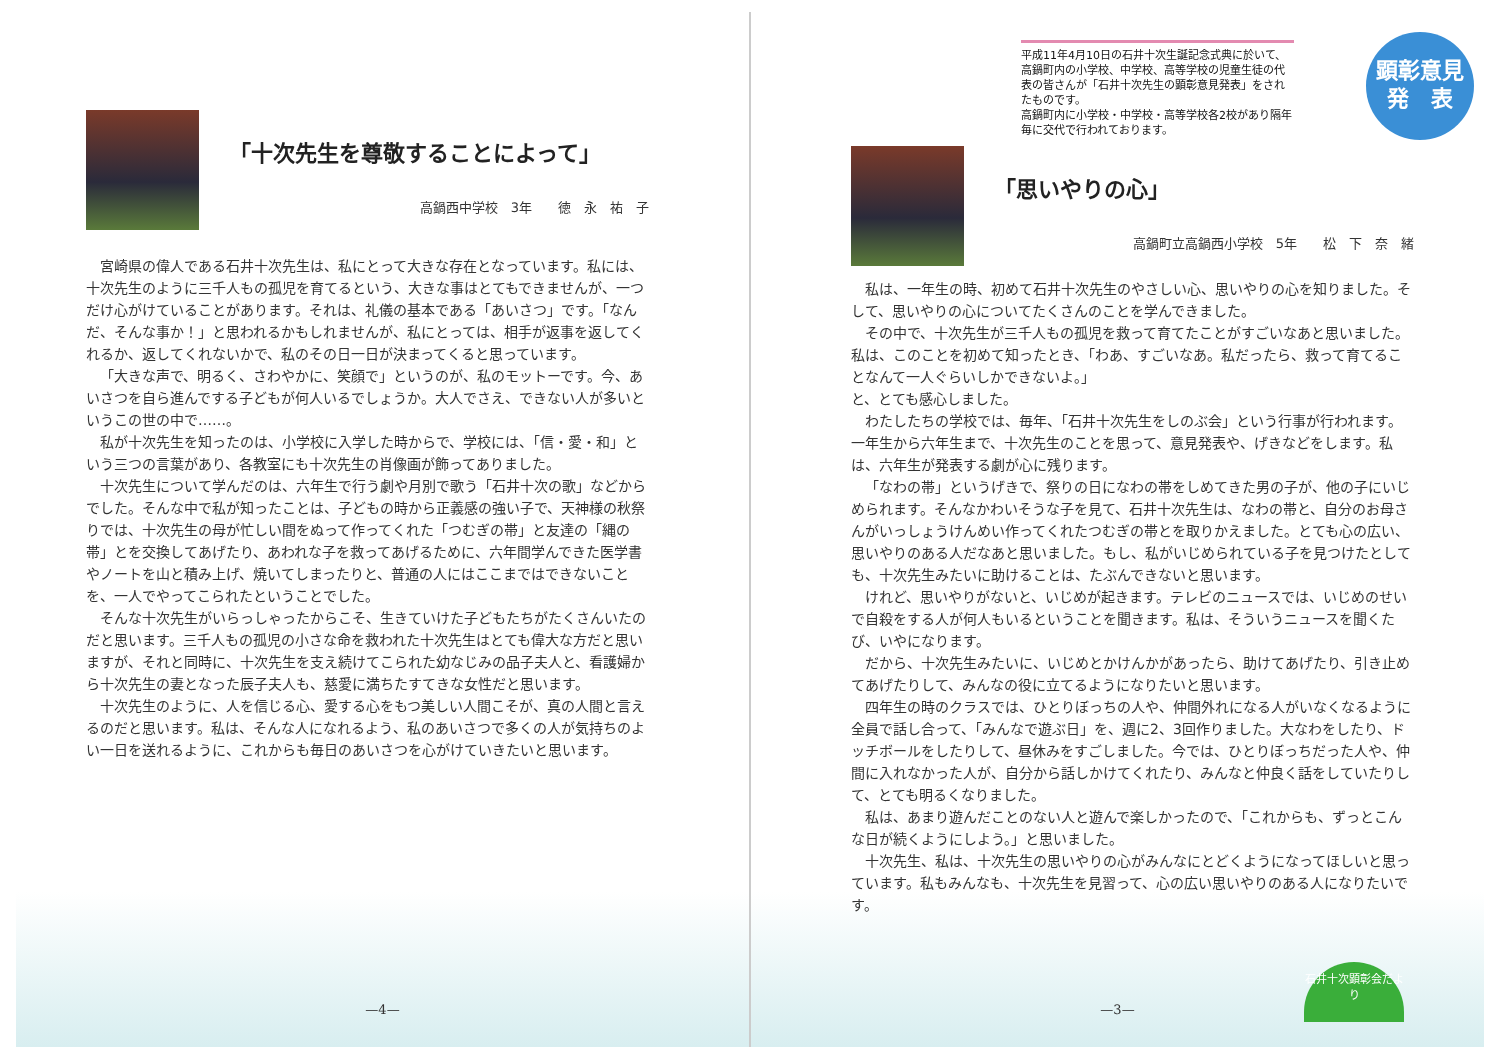「十次先生を尊敬することによって」
高鍋西中学校　3年　　徳　永　祐　子
宮崎県の偉人である石井十次先生は、私にとって大きな存在となっています。私には、十次先生のように三千人もの孤児を育てるという、大きな事はとてもできませんが、一つだけ心がけていることがあります。それは、礼儀の基本である「あいさつ」です。「なんだ、そんな事か！」と思われるかもしれませんが、私にとっては、相手が返事を返してくれるか、返してくれないかで、私のその日一日が決まってくると思っています。
「大きな声で、明るく、さわやかに、笑顔で」というのが、私のモットーです。今、あいさつを自ら進んでする子どもが何人いるでしょうか。大人でさえ、できない人が多いというこの世の中で……。
私が十次先生を知ったのは、小学校に入学した時からで、学校には、「信・愛・和」という三つの言葉があり、各教室にも十次先生の肖像画が飾ってありました。
十次先生について学んだのは、六年生で行う劇や月別で歌う「石井十次の歌」などからでした。そんな中で私が知ったことは、子どもの時から正義感の強い子で、天神様の秋祭りでは、十次先生の母が忙しい間をぬって作ってくれた「つむぎの帯」と友達の「縄の帯」とを交換してあげたり、あわれな子を救ってあげるために、六年間学んできた医学書やノートを山と積み上げ、焼いてしまったりと、普通の人にはここまではできないことを、一人でやってこられたということでした。
そんな十次先生がいらっしゃったからこそ、生きていけた子どもたちがたくさんいたのだと思います。三千人もの孤児の小さな命を救われた十次先生はとても偉大な方だと思いますが、それと同時に、十次先生を支え続けてこられた幼なじみの品子夫人と、看護婦から十次先生の妻となった辰子夫人も、慈愛に満ちたすてきな女性だと思います。
十次先生のように、人を信じる心、愛する心をもつ美しい人間こそが、真の人間と言えるのだと思います。私は、そんな人になれるよう、私のあいさつで多くの人が気持ちのよい一日を送れるように、これからも毎日のあいさつを心がけていきたいと思います。
—4—
平成11年4月10日の石井十次生誕記念式典に於いて、高鍋町内の小学校、中学校、高等学校の児童生徒の代表の皆さんが「石井十次先生の顕彰意見発表」をされたものです。
高鍋町内に小学校・中学校・高等学校各2校があり隔年毎に交代で行われております。
顕彰意見
発　表
「思いやりの心」
高鍋町立高鍋西小学校　5年　　松　下　奈　緒
私は、一年生の時、初めて石井十次先生のやさしい心、思いやりの心を知りました。そして、思いやりの心についてたくさんのことを学んできました。
その中で、十次先生が三千人もの孤児を救って育てたことがすごいなあと思いました。私は、このことを初めて知ったとき、「わあ、すごいなあ。私だったら、救って育てることなんて一人ぐらいしかできないよ。」
と、とても感心しました。
わたしたちの学校では、毎年、「石井十次先生をしのぶ会」という行事が行われます。一年生から六年生まで、十次先生のことを思って、意見発表や、げきなどをします。私は、六年生が発表する劇が心に残ります。
「なわの帯」というげきで、祭りの日になわの帯をしめてきた男の子が、他の子にいじめられます。そんなかわいそうな子を見て、石井十次先生は、なわの帯と、自分のお母さんがいっしょうけんめい作ってくれたつむぎの帯とを取りかえました。とても心の広い、思いやりのある人だなあと思いました。もし、私がいじめられている子を見つけたとしても、十次先生みたいに助けることは、たぶんできないと思います。
けれど、思いやりがないと、いじめが起きます。テレビのニュースでは、いじめのせいで自殺をする人が何人もいるということを聞きます。私は、そういうニュースを聞くたび、いやになります。
だから、十次先生みたいに、いじめとかけんかがあったら、助けてあげたり、引き止めてあげたりして、みんなの役に立てるようになりたいと思います。
四年生の時のクラスでは、ひとりぼっちの人や、仲間外れになる人がいなくなるように全員で話し合って、「みんなで遊ぶ日」を、週に2、3回作りました。大なわをしたり、ドッチボールをしたりして、昼休みをすごしました。今では、ひとりぼっちだった人や、仲間に入れなかった人が、自分から話しかけてくれたり、みんなと仲良く話をしていたりして、とても明るくなりました。
私は、あまり遊んだことのない人と遊んで楽しかったので、「これからも、ずっとこんな日が続くようにしよう。」と思いました。
十次先生、私は、十次先生の思いやりの心がみんなにとどくようになってほしいと思っています。私もみんなも、十次先生を見習って、心の広い思いやりのある人になりたいです。
—3—
石井十次顕彰会だより